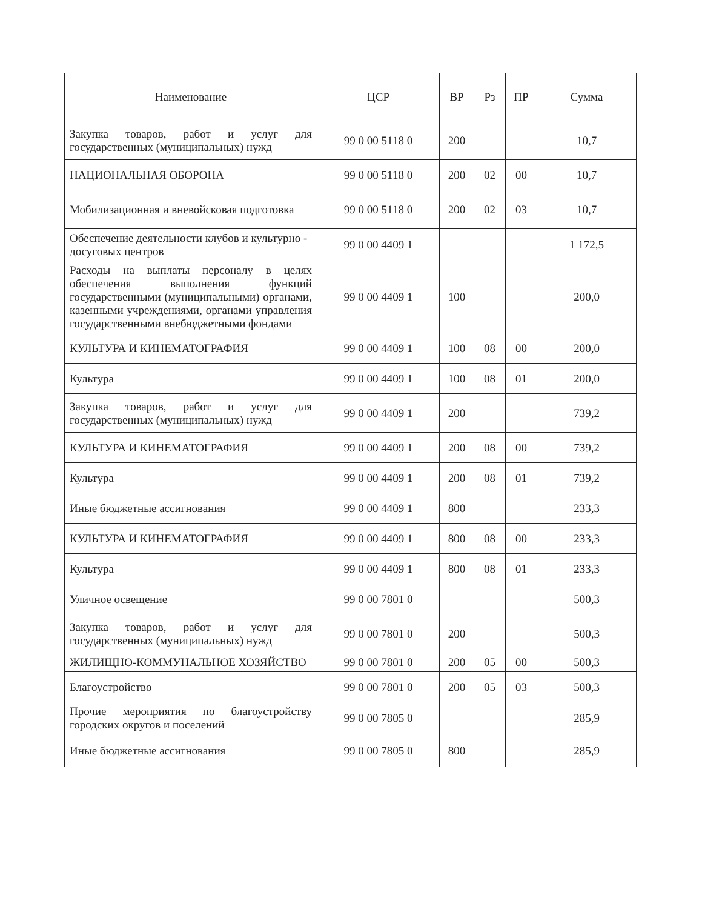| Наименование | ЦСР | ВР | Рз | ПР | Сумма |
| --- | --- | --- | --- | --- | --- |
| Закупка товаров, работ и услуг для государственных (муниципальных) нужд | 99 0 00 5118 0 | 200 | | | 10,7 |
| НАЦИОНАЛЬНАЯ ОБОРОНА | 99 0 00 5118 0 | 200 | 02 | 00 | 10,7 |
| Мобилизационная и вневойсковая подготовка | 99 0 00 5118 0 | 200 | 02 | 03 | 10,7 |
| Обеспечение деятельности клубов и культурно - досуговых центров | 99 0 00 4409 1 | | | | 1 172,5 |
| Расходы на выплаты персоналу в целях обеспечения выполнения функций государственными (муниципальными) органами, казенными учреждениями, органами управления государственными внебюджетными фондами | 99 0 00 4409 1 | 100 | | | 200,0 |
| КУЛЬТУРА И КИНЕМАТОГРАФИЯ | 99 0 00 4409 1 | 100 | 08 | 00 | 200,0 |
| Культура | 99 0 00 4409 1 | 100 | 08 | 01 | 200,0 |
| Закупка товаров, работ и услуг для государственных (муниципальных) нужд | 99 0 00 4409 1 | 200 | | | 739,2 |
| КУЛЬТУРА И КИНЕМАТОГРАФИЯ | 99 0 00 4409 1 | 200 | 08 | 00 | 739,2 |
| Культура | 99 0 00 4409 1 | 200 | 08 | 01 | 739,2 |
| Иные бюджетные ассигнования | 99 0 00 4409 1 | 800 | | | 233,3 |
| КУЛЬТУРА И КИНЕМАТОГРАФИЯ | 99 0 00 4409 1 | 800 | 08 | 00 | 233,3 |
| Культура | 99 0 00 4409 1 | 800 | 08 | 01 | 233,3 |
| Уличное освещение | 99 0 00 7801 0 | | | | 500,3 |
| Закупка товаров, работ и услуг для государственных (муниципальных) нужд | 99 0 00 7801 0 | 200 | | | 500,3 |
| ЖИЛИЩНО-КОММУНАЛЬНОЕ ХОЗЯЙСТВО | 99 0 00 7801 0 | 200 | 05 | 00 | 500,3 |
| Благоустройство | 99 0 00 7801 0 | 200 | 05 | 03 | 500,3 |
| Прочие мероприятия по благоустройству городских округов и поселений | 99 0 00 7805 0 | | | | 285,9 |
| Иные бюджетные ассигнования | 99 0 00 7805 0 | 800 | | | 285,9 |